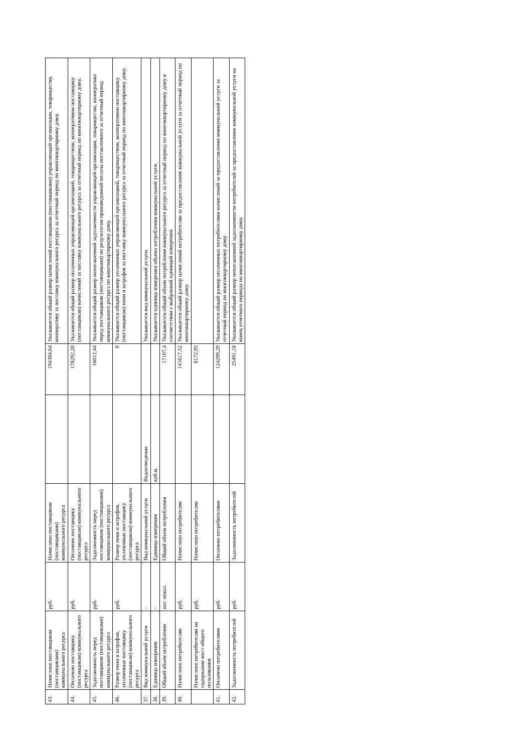| 43. | Начислено поставщиком (поставщиками) коммунального ресурса | руб. | Начислено поставщиком (поставщиками) коммунального ресурса | | 194304,64 | Указывается общий размер начислений поставщиком (поставщиками) управляющей организации, товариществу, кооперативу за поставку коммунального ресурса за отчетный период по многоквартирному дому. |
| 44. | Оплачено поставщику (поставщикам) коммунального ресурса | руб. | Оплачено поставщику (поставщикам) коммунального ресурса | | 178292,20 | Указывается общий размер оплаченных управляющей организацией, товариществом, кооперативом поставщику (поставщикам) начислений за поставку коммунального ресурса за отчетный период по многоквартирному дому. |
| 45. | Задолженность перед поставщиком (поставщиками) коммунального ресурса | руб. | Задолженность перед поставщиком (поставщиками) коммунального ресурса | | 16012,44 | Указывается общий размер непогашенной задолженности управляющей организации, товарищества, кооператива перед поставщиком (поставщиками) по результатам произведенной оплаты поставленного за отчетный период коммунального ресурса по многоквартирному дому. |
| 46. | Размер пени и штрафов, уплаченные поставщику (поставщикам) коммунального ресурса | руб. | Размер пени и штрафов, уплаченные поставщику (поставщикам) коммунального ресурса | | 0 | Указывается общий размер уплаченных управляющей организацией, товариществом, кооперативом поставщику (поставщикам) пени и штрафов за поставку коммунального ресурса за отчетный период по многоквартирному дому. |
| 37. | Вид коммунальной услуги | - | Вид коммунальной услуги | Водоотведение | | Указывается вид коммунальной услуги. |
| 38. | Единица измерения | - | Единица измерения | куб.м. | | Указывается единица измерения объема потребления коммунальной услуги. |
| 39. | Общий объем потребления | нат. показ. | Общий объем потребления | | 17107,4 | Указывается общий объем потребления коммунального ресурса за отчетный период по многоквартирному дому в соответствии с выбранной единицей измерения. |
| 40. | Начислено потребителям | руб. | Начислено потребителям | | 141617,52 | Указывается общий размер начислений потребителям за предоставление коммунальной услуги за отчетный период по многоквартирному дому. |
| | Начислено потребителям на содержание мест общего пользования | руб. | Начислено потребителям | | 8172,95 | |
| 41. | Оплачено потребителями | руб. | Оплачено потребителями | | 124299,29 | Указывается общий размер оплаченных потребителями начислений за предоставление коммунальной услуги за отчетный период по многоквартирному дому. |
| 42. | Задолженность потребителей | руб. | Задолженность потребителей | | 25491,18 | Указывается общий размер непогашенной задолженности потребителей за предоставление коммунальной услуги на конец отчетного периода по многоквартирному дому. |